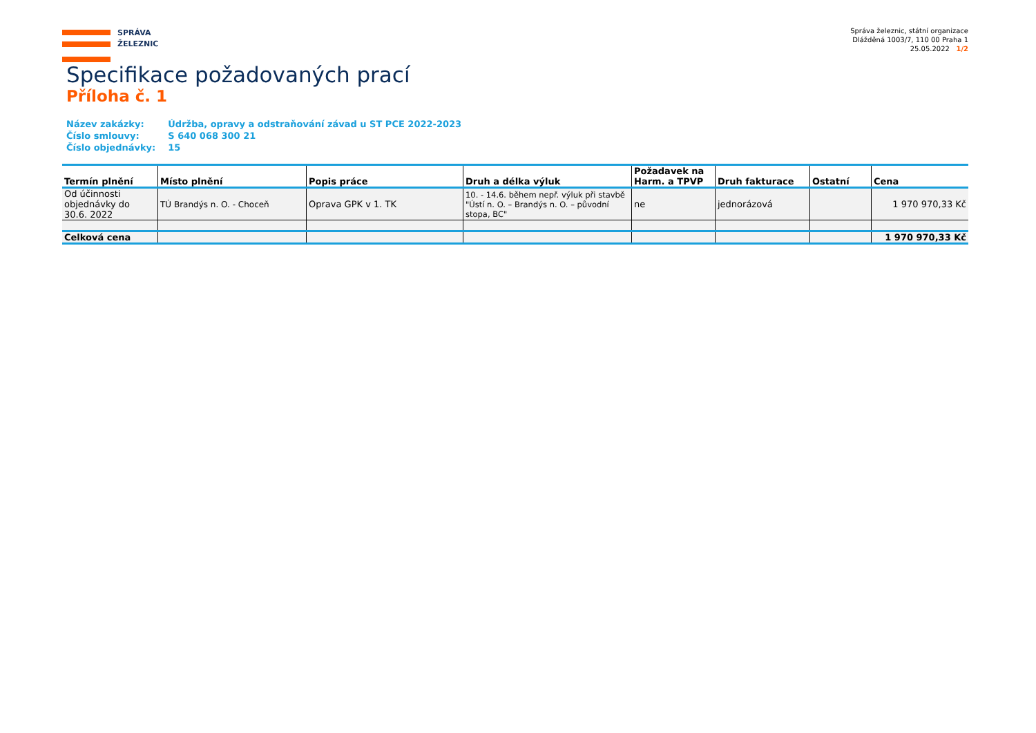SPRÁVA
ŽELEZNIC
Správa železnic, státní organizace
Dlážděná 1003/7, 110 00 Praha 1
25.05.2022 1/2
Specifikace požadovaných prací
Příloha č. 1
| Název zakázky: | Údržba, opravy a odstraňování závad u ST PCE 2022-2023 |
| Číslo smlouvy: | S 640 068 300 21 |
| Číslo objednávky: | 15 |
| Termín plnění | Místo plnění | Popis práce | Druh a délka výluk | Požadavek na Harm. a TPVP | Druh fakturace | Ostatní | Cena |
| --- | --- | --- | --- | --- | --- | --- | --- |
| Od účinnosti objednávky do 30.6. 2022 | TÚ Brandýs n. O. - Choceň | Oprava GPK v 1. TK | 10. - 14.6. během nepř. výluk při stavbě "Ústí n. O. – Brandýs n. O. – původní stopa, BC" | ne | jednorázová | | 1 970 970,33 Kč |
| Celková cena | | | | | | | 1 970 970,33 Kč |